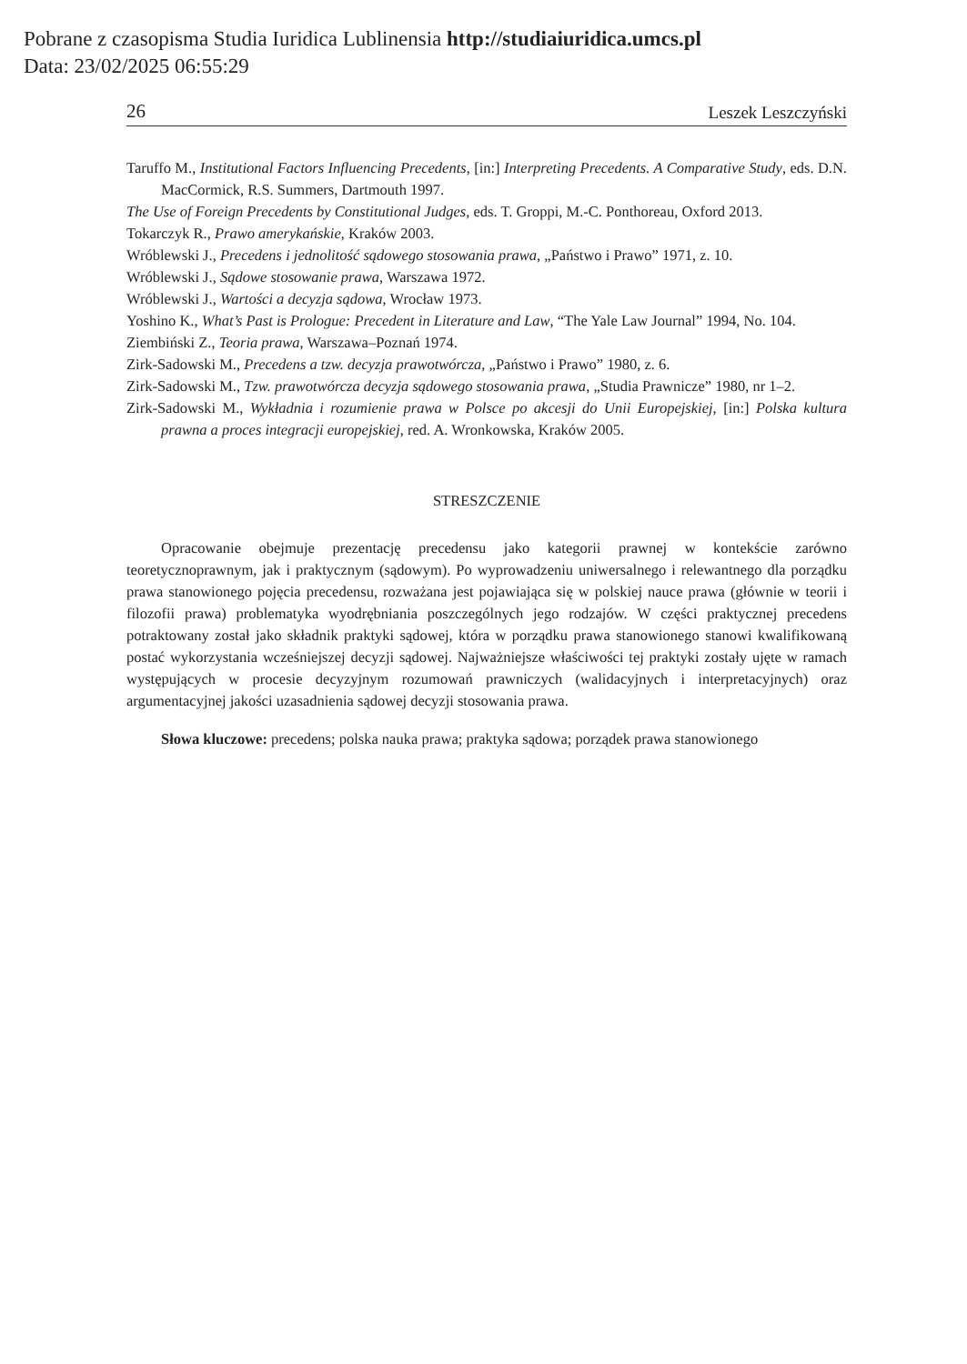Pobrane z czasopisma Studia Iuridica Lublinensia http://studiaiuridica.umcs.pl
Data: 23/02/2025 06:55:29
26 Leszek Leszczyński
Taruffo M., Institutional Factors Influencing Precedents, [in:] Interpreting Precedents. A Comparative Study, eds. D.N. MacCormick, R.S. Summers, Dartmouth 1997.
The Use of Foreign Precedents by Constitutional Judges, eds. T. Groppi, M.-C. Ponthoreau, Oxford 2013.
Tokarczyk R., Prawo amerykańskie, Kraków 2003.
Wróblewski J., Precedens i jednolitość sądowego stosowania prawa, „Państwo i Prawo” 1971, z. 10.
Wróblewski J., Sądowe stosowanie prawa, Warszawa 1972.
Wróblewski J., Wartości a decyzja sądowa, Wrocław 1973.
Yoshino K., What’s Past is Prologue: Precedent in Literature and Law, “The Yale Law Journal” 1994, No. 104.
Ziembiński Z., Teoria prawa, Warszawa–Poznań 1974.
Zirk-Sadowski M., Precedens a tzw. decyzja prawotwórcza, „Państwo i Prawo” 1980, z. 6.
Zirk-Sadowski M., Tzw. prawotwórcza decyzja sądowego stosowania prawa, „Studia Prawnicze” 1980, nr 1–2.
Zirk-Sadowski M., Wykładnia i rozumienie prawa w Polsce po akcesji do Unii Europejskiej, [in:] Polska kultura prawna a proces integracji europejskiej, red. A. Wronkowska, Kraków 2005.
STRESZCZENIE
Opracowanie obejmuje prezentację precedensu jako kategorii prawnej w kontekście zarówno teoretycznoprawnym, jak i praktycznym (sądowym). Po wyprowadzeniu uniwersalnego i relewantnego dla porządku prawa stanowionego pojęcia precedensu, rozważana jest pojawiająca się w polskiej nauce prawa (głównie w teorii i filozofii prawa) problematyka wyodrębniania poszczególnych jego rodzajów. W części praktycznej precedens potraktowany został jako składnik praktyki sądowej, która w porządku prawa stanowionego stanowi kwalifikowaną postać wykorzystania wcześniejszej decyzji sądowej. Najważniejsze właściwości tej praktyki zostały ujęte w ramach występujących w procesie decyzyjnym rozumowań prawniczych (walidacyjnych i interpretacyjnych) oraz argumentacyjnej jakości uzasadnienia sądowej decyzji stosowania prawa.
Słowa kluczowe: precedens; polska nauka prawa; praktyka sądowa; porządek prawa stanowionego